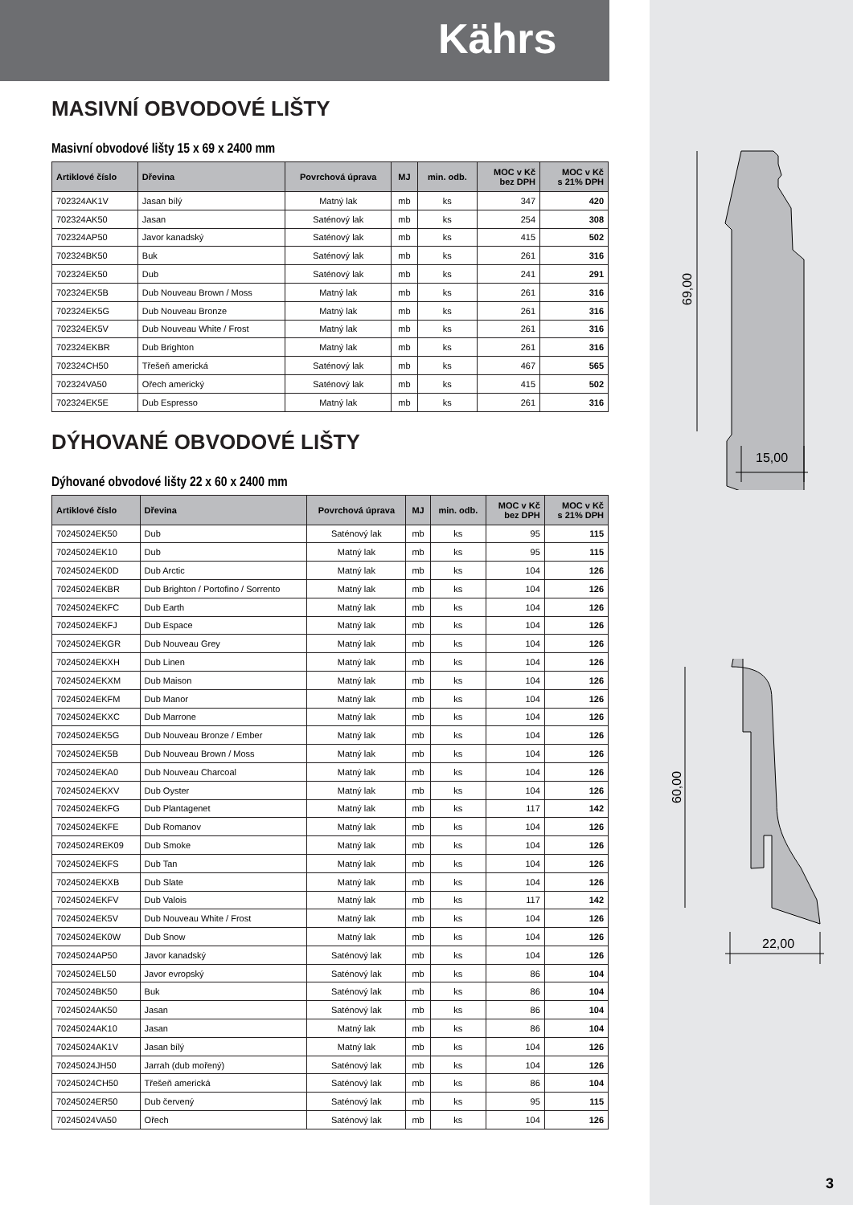Kährs
69,00
15,00
60,00
22,00
MASIVNÍ OBVODOVÉ LIŠTY
Masivní obvodové lišty 15 x 69 x 2400 mm
| Artiklové číslo | Dřevina | Povrchová úprava | MJ | min. odb. | MOC v Kč bez DPH | MOC v Kč s 21% DPH |
| --- | --- | --- | --- | --- | --- | --- |
| 702324AK1V | Jasan bílý | Matný lak | mb | ks | 347 | 420 |
| 702324AK50 | Jasan | Saténový lak | mb | ks | 254 | 308 |
| 702324AP50 | Javor kanadský | Saténový lak | mb | ks | 415 | 502 |
| 702324BK50 | Buk | Saténový lak | mb | ks | 261 | 316 |
| 702324EK50 | Dub | Saténový lak | mb | ks | 241 | 291 |
| 702324EK5B | Dub Nouveau Brown / Moss | Matný lak | mb | ks | 261 | 316 |
| 702324EK5G | Dub Nouveau Bronze | Matný lak | mb | ks | 261 | 316 |
| 702324EK5V | Dub Nouveau White / Frost | Matný lak | mb | ks | 261 | 316 |
| 702324EKBR | Dub Brighton | Matný lak | mb | ks | 261 | 316 |
| 702324CH50 | Třešeň americká | Saténový lak | mb | ks | 467 | 565 |
| 702324VA50 | Ořech americký | Saténový lak | mb | ks | 415 | 502 |
| 702324EK5E | Dub Espresso | Matný lak | mb | ks | 261 | 316 |
DÝHOVANÉ OBVODOVÉ LIŠTY
Dýhované obvodové lišty 22 x 60 x 2400 mm
| Artiklové číslo | Dřevina | Povrchová úprava | MJ | min. odb. | MOC v Kč bez DPH | MOC v Kč s 21% DPH |
| --- | --- | --- | --- | --- | --- | --- |
| 70245024EK50 | Dub | Saténový lak | mb | ks | 95 | 115 |
| 70245024EK10 | Dub | Matný lak | mb | ks | 95 | 115 |
| 70245024EK0D | Dub Arctic | Matný lak | mb | ks | 104 | 126 |
| 70245024EKBR | Dub Brighton / Portofino / Sorrento | Matný lak | mb | ks | 104 | 126 |
| 70245024EKFC | Dub Earth | Matný lak | mb | ks | 104 | 126 |
| 70245024EKFJ | Dub Espace | Matný lak | mb | ks | 104 | 126 |
| 70245024EKGR | Dub Nouveau Grey | Matný lak | mb | ks | 104 | 126 |
| 70245024EKXH | Dub Linen | Matný lak | mb | ks | 104 | 126 |
| 70245024EKXM | Dub Maison | Matný lak | mb | ks | 104 | 126 |
| 70245024EKFM | Dub Manor | Matný lak | mb | ks | 104 | 126 |
| 70245024EKXC | Dub Marrone | Matný lak | mb | ks | 104 | 126 |
| 70245024EK5G | Dub Nouveau Bronze / Ember | Matný lak | mb | ks | 104 | 126 |
| 70245024EK5B | Dub Nouveau Brown / Moss | Matný lak | mb | ks | 104 | 126 |
| 70245024EKA0 | Dub Nouveau Charcoal | Matný lak | mb | ks | 104 | 126 |
| 70245024EKXV | Dub Oyster | Matný lak | mb | ks | 104 | 126 |
| 70245024EKFG | Dub Plantagenet | Matný lak | mb | ks | 117 | 142 |
| 70245024EKFE | Dub Romanov | Matný lak | mb | ks | 104 | 126 |
| 70245024REK09 | Dub Smoke | Matný lak | mb | ks | 104 | 126 |
| 70245024EKFS | Dub Tan | Matný lak | mb | ks | 104 | 126 |
| 70245024EKXB | Dub Slate | Matný lak | mb | ks | 104 | 126 |
| 70245024EKFV | Dub Valois | Matný lak | mb | ks | 117 | 142 |
| 70245024EK5V | Dub Nouveau White / Frost | Matný lak | mb | ks | 104 | 126 |
| 70245024EK0W | Dub Snow | Matný lak | mb | ks | 104 | 126 |
| 70245024AP50 | Javor kanadský | Saténový lak | mb | ks | 104 | 126 |
| 70245024EL50 | Javor evropský | Saténový lak | mb | ks | 86 | 104 |
| 70245024BK50 | Buk | Saténový lak | mb | ks | 86 | 104 |
| 70245024AK50 | Jasan | Saténový lak | mb | ks | 86 | 104 |
| 70245024AK10 | Jasan | Matný lak | mb | ks | 86 | 104 |
| 70245024AK1V | Jasan bílý | Matný lak | mb | ks | 104 | 126 |
| 70245024JH50 | Jarrah (dub mořený) | Saténový lak | mb | ks | 104 | 126 |
| 70245024CH50 | Třešeň americká | Saténový lak | mb | ks | 86 | 104 |
| 70245024ER50 | Dub červený | Saténový lak | mb | ks | 95 | 115 |
| 70245024VA50 | Ořech | Saténový lak | mb | ks | 104 | 126 |
3